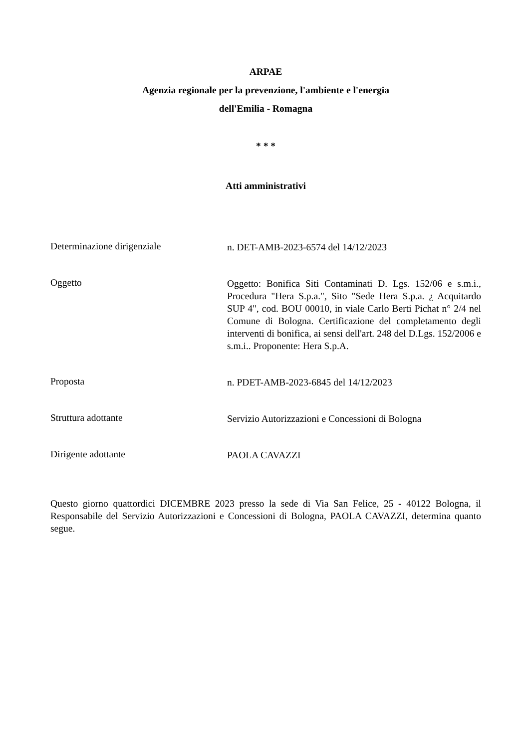ARPAE
Agenzia regionale per la prevenzione, l'ambiente e l'energia
dell'Emilia - Romagna
* * *
Atti amministrativi
Determinazione dirigenziale
n. DET-AMB-2023-6574 del 14/12/2023
Oggetto
Oggetto: Bonifica Siti Contaminati D. Lgs. 152/06 e s.m.i., Procedura "Hera S.p.a.", Sito "Sede Hera S.p.a. ¿ Acquitardo SUP 4", cod. BOU 00010, in viale Carlo Berti Pichat n° 2/4 nel Comune di Bologna. Certificazione del completamento degli interventi di bonifica, ai sensi dell'art. 248 del D.Lgs. 152/2006 e s.m.i.. Proponente: Hera S.p.A.
Proposta
n. PDET-AMB-2023-6845 del 14/12/2023
Struttura adottante
Servizio Autorizzazioni e Concessioni di Bologna
Dirigente adottante
PAOLA CAVAZZI
Questo giorno quattordici DICEMBRE 2023 presso la sede di Via San Felice, 25 - 40122 Bologna, il Responsabile del Servizio Autorizzazioni e Concessioni di Bologna, PAOLA CAVAZZI, determina quanto segue.